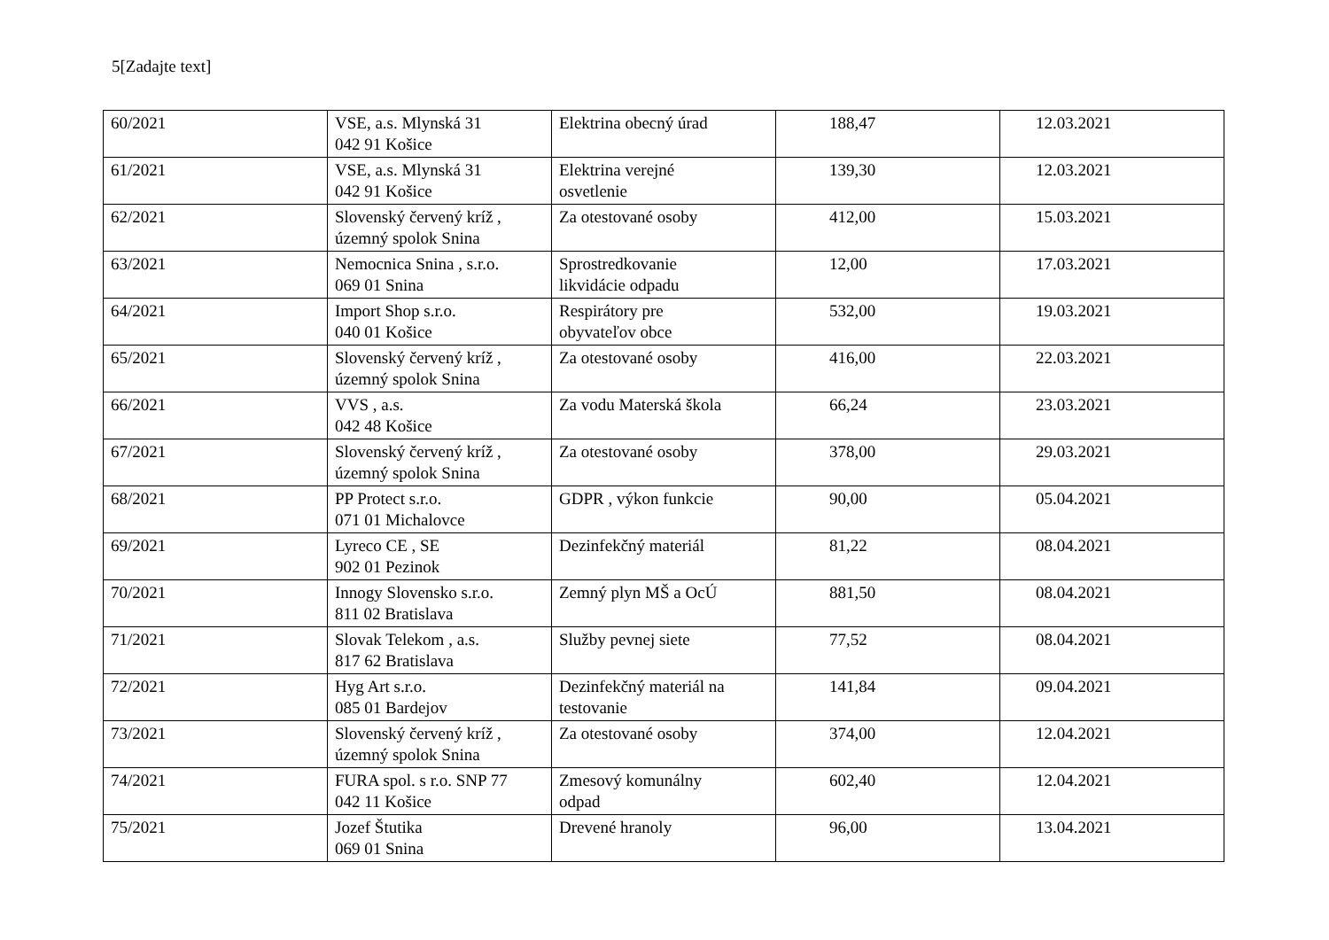5[Zadajte text]
| 60/2021 | VSE, a.s. Mlynská 31 042 91 Košice | Elektrina obecný úrad | 188,47 | 12.03.2021 |
| 61/2021 | VSE, a.s. Mlynská 31 042 91 Košice | Elektrina verejné osvetlenie | 139,30 | 12.03.2021 |
| 62/2021 | Slovenský červený kríž , územný spolok Snina | Za otestované osoby | 412,00 | 15.03.2021 |
| 63/2021 | Nemocnica Snina , s.r.o. 069 01 Snina | Sprostredkovanie likvidácie odpadu | 12,00 | 17.03.2021 |
| 64/2021 | Import Shop s.r.o. 040 01 Košice | Respirátory pre obyvateľov obce | 532,00 | 19.03.2021 |
| 65/2021 | Slovenský červený kríž , územný spolok Snina | Za otestované osoby | 416,00 | 22.03.2021 |
| 66/2021 | VVS , a.s. 042 48 Košice | Za vodu Materská škola | 66,24 | 23.03.2021 |
| 67/2021 | Slovenský červený kríž , územný spolok Snina | Za otestované osoby | 378,00 | 29.03.2021 |
| 68/2021 | PP Protect s.r.o. 071 01 Michalovce | GDPR , výkon funkcie | 90,00 | 05.04.2021 |
| 69/2021 | Lyreco CE , SE 902 01 Pezinok | Dezinfekčný materiál | 81,22 | 08.04.2021 |
| 70/2021 | Innogy Slovensko s.r.o. 811 02 Bratislava | Zemný plyn MŠ a OcÚ | 881,50 | 08.04.2021 |
| 71/2021 | Slovak Telekom , a.s. 817 62 Bratislava | Služby pevnej siete | 77,52 | 08.04.2021 |
| 72/2021 | Hyg Art s.r.o. 085 01 Bardejov | Dezinfekčný materiál na testovanie | 141,84 | 09.04.2021 |
| 73/2021 | Slovenský červený kríž , územný spolok Snina | Za otestované osoby | 374,00 | 12.04.2021 |
| 74/2021 | FURA spol. s r.o. SNP 77 042 11 Košice | Zmesový komunálny odpad | 602,40 | 12.04.2021 |
| 75/2021 | Jozef Štutika 069 01 Snina | Drevené hranoly | 96,00 | 13.04.2021 |